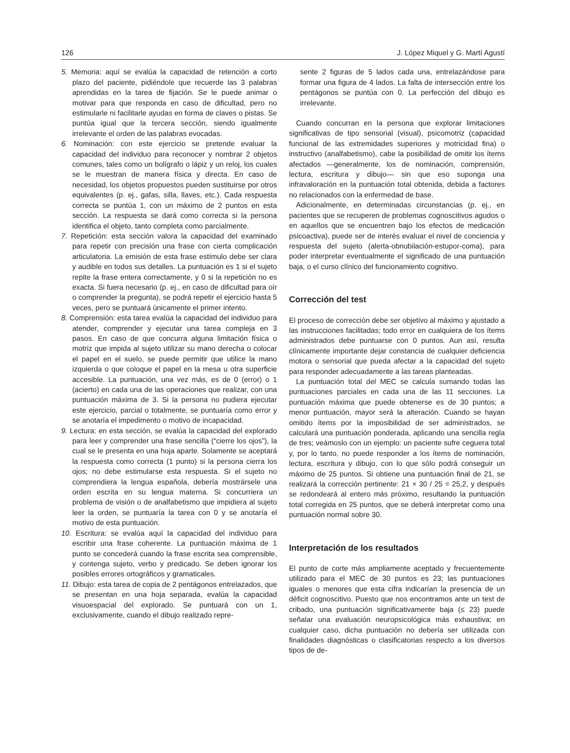126 J. López Miquel y G. Martí Agustí
5. Memoria: aquí se evalúa la capacidad de retención a corto plazo del paciente, pidiéndole que recuerde las 3 palabras aprendidas en la tarea de fijación. Se le puede animar o motivar para que responda en caso de dificultad, pero no estimularle ni facilitarle ayudas en forma de claves o pistas. Se puntúa igual que la tercera sección, siendo igualmente irrelevante el orden de las palabras evocadas.
6. Nominación: con este ejercicio se pretende evaluar la capacidad del individuo para reconocer y nombrar 2 objetos comunes, tales como un bolígrafo o lápiz y un reloj, los cuales se le muestran de manera física y directa. En caso de necesidad, los objetos propuestos pueden sustituirse por otros equivalentes (p. ej., gafas, silla, llaves, etc.). Cada respuesta correcta se puntúa 1, con un máximo de 2 puntos en esta sección. La respuesta se dará como correcta si la persona identifica el objeto, tanto completa como parcialmente.
7. Repetición: esta sección valora la capacidad del examinado para repetir con precisión una frase con cierta complicación articulatoria. La emisión de esta frase estímulo debe ser clara y audible en todos sus detalles. La puntuación es 1 si el sujeto repite la frase entera correctamente, y 0 si la repetición no es exacta. Si fuera necesario (p. ej., en caso de dificultad para oír o comprender la pregunta), se podrá repetir el ejercicio hasta 5 veces, pero se puntuará únicamente el primer intento.
8. Comprensión: esta tarea evalúa la capacidad del individuo para atender, comprender y ejecutar una tarea compleja en 3 pasos. En caso de que concurra alguna limitación física o motriz que impida al sujeto utilizar su mano derecha o colocar el papel en el suelo, se puede permitir que utilice la mano izquierda o que coloque el papel en la mesa u otra superficie accesible. La puntuación, una vez más, es de 0 (error) o 1 (acierto) en cada una de las operaciones que realizar, con una puntuación máxima de 3. Si la persona no pudiera ejecutar este ejercicio, parcial o totalmente, se puntuaría como error y se anotaría el impedimento o motivo de incapacidad.
9. Lectura: en esta sección, se evalúa la capacidad del explorado para leer y comprender una frase sencilla (“cierre los ojos”), la cual se le presenta en una hoja aparte. Solamente se aceptará la respuesta como correcta (1 punto) si la persona cierra los ojos; no debe estimularse esta respuesta. Si el sujeto no comprendiera la lengua española, debería mostrársele una orden escrita en su lengua materna. Si concurriera un problema de visión o de analfabetismo que impidiera al sujeto leer la orden, se puntuaría la tarea con 0 y se anotaría el motivo de esta puntuación.
10. Escritura: se evalúa aquí la capacidad del individuo para escribir una frase coherente. La puntuación máxima de 1 punto se concederá cuando la frase escrita sea comprensible, y contenga sujeto, verbo y predicado. Se deben ignorar los posibles errores ortográficos y gramaticales.
11. Dibujo: esta tarea de copia de 2 pentágonos entrelazados, que se presentan en una hoja separada, evalúa la capacidad visuoespacial del explorado. Se puntuará con un 1, exclusivamente, cuando el dibujo realizado repre-
sente 2 figuras de 5 lados cada una, entrelazándose para formar una figura de 4 lados. La falta de intersección entre los pentágonos se puntúa con 0. La perfección del dibujo es irrelevante.
Cuando concurran en la persona que explorar limitaciones significativas de tipo sensorial (visual), psicomotriz (capacidad funcional de las extremidades superiores y motricidad fina) o instructivo (analfabetismo), cabe la posibilidad de omitir los ítems afectados —generalmente, los de nominación, comprensión, lectura, escritura y dibujo— sin que eso suponga una infravaloración en la puntuación total obtenida, debida a factores no relacionados con la enfermedad de base.
Adicionalmente, en determinadas circunstancias (p. ej., en pacientes que se recuperen de problemas cognoscitivos agudos o en aquellos que se encuentren bajo los efectos de medicación psicoactiva), puede ser de interés evaluar el nivel de conciencia y respuesta del sujeto (alerta-obnubilación-estupor-coma), para poder interpretar eventualmente el significado de una puntuación baja, o el curso clínico del funcionamiento cognitivo.
Corrección del test
El proceso de corrección debe ser objetivo al máximo y ajustado a las instrucciones facilitadas; todo error en cualquiera de los ítems administrados debe puntuarse con 0 puntos. Aun así, resulta clínicamente importante dejar constancia de cualquier deficiencia motora o sensorial que pueda afectar a la capacidad del sujeto para responder adecuadamente a las tareas planteadas.
La puntuación total del MEC se calcula sumando todas las puntuaciones parciales en cada una de las 11 secciones. La puntuación máxima que puede obtenerse es de 30 puntos; a menor puntuación, mayor será la alteración. Cuando se hayan omitido ítems por la imposibilidad de ser administrados, se calculará una puntuación ponderada, aplicando una sencilla regla de tres; veámoslo con un ejemplo: un paciente sufre ceguera total y, por lo tanto, no puede responder a los ítems de nominación, lectura, escritura y dibujo, con lo que sólo podrá conseguir un máximo de 25 puntos. Si obtiene una puntuación final de 21, se realizará la corrección pertinente: 21 × 30 / 25 = 25,2, y después se redondeará al entero más próximo, resultando la puntuación total corregida en 25 puntos, que se deberá interpretar como una puntuación normal sobre 30.
Interpretación de los resultados
El punto de corte más ampliamente aceptado y frecuentemente utilizado para el MEC de 30 puntos es 23; las puntuaciones iguales o menores que esta cifra indicarían la presencia de un déficit cognoscitivo. Puesto que nos encontramos ante un test de cribado, una puntuación significativamente baja (≤ 23) puede señalar una evaluación neuropsicológica más exhaustiva; en cualquier caso, dicha puntuación no debería ser utilizada con finalidades diagnósticas o clasificatorias respecto a los diversos tipos de de-